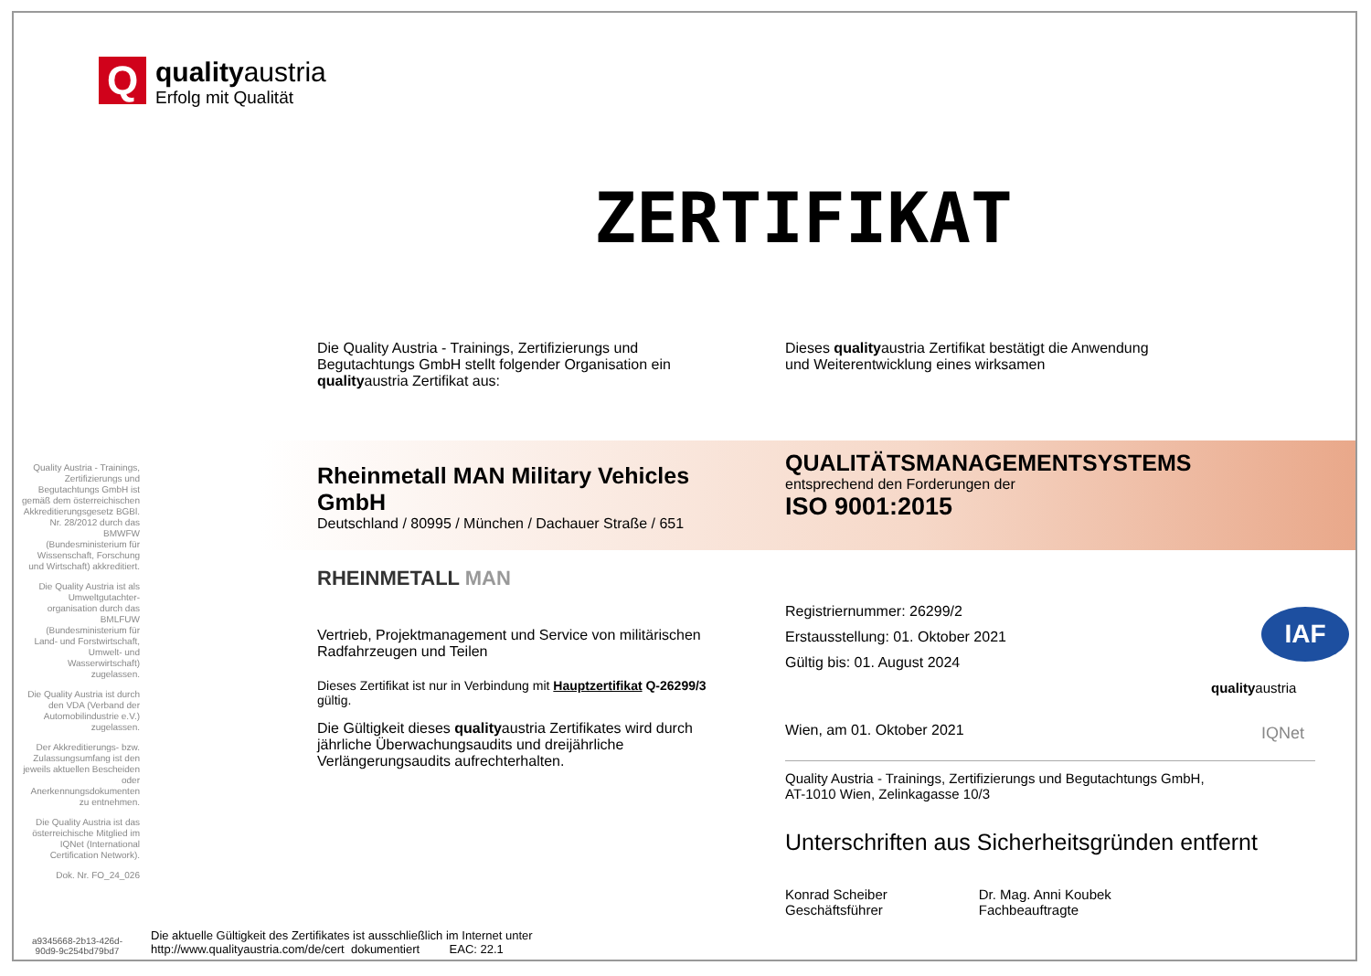Q
qualityaustria
Erfolg mit Qualität
ZERTIFIKAT
Quality Austria - Trainings, Zertifizierungs und Begutachtungs GmbH ist gemäß dem österreichischen Akkreditierungsgesetz BGBl. Nr. 28/2012 durch das BMWFW (Bundesministerium für Wissenschaft, Forschung und Wirtschaft) akkreditiert.
Die Quality Austria ist als Umweltgutachter-organisation durch das BMLFUW (Bundesministerium für Land- und Forstwirtschaft, Umwelt- und Wasserwirtschaft) zugelassen.
Die Quality Austria ist durch den VDA (Verband der Automobilindustrie e.V.) zugelassen.
Der Akkreditierungs- bzw. Zulassungsumfang ist den jeweils aktuellen Bescheiden oder Anerkennungsdokumenten zu entnehmen.
Die Quality Austria ist das österreichische Mitglied im IQNet (International Certification Network).
Dok. Nr. FO_24_026
Die Quality Austria - Trainings, Zertifizierungs und Begutachtungs GmbH stellt folgender Organisation ein qualityaustria Zertifikat aus:
Rheinmetall MAN Military Vehicles GmbH
Deutschland / 80995 / München / Dachauer Straße / 651
RHEINMETALL MAN
Vertrieb, Projektmanagement und Service von militärischen Radfahrzeugen und Teilen
Dieses Zertifikat ist nur in Verbindung mit Hauptzertifikat Q-26299/3 gültig.
Die Gültigkeit dieses qualityaustria Zertifikates wird durch jährliche Überwachungsaudits und dreijährliche Verlängerungsaudits aufrechterhalten.
Dieses qualityaustria Zertifikat bestätigt die Anwendung
und Weiterentwicklung eines wirksamen
QUALITÄTSMANAGEMENTSYSTEMS
entsprechend den Forderungen der
ISO 9001:2015
Registriernummer: 26299/2
Erstausstellung: 01. Oktober 2021
Gültig bis: 01. August 2024
Wien, am 01. Oktober 2021
Quality Austria - Trainings, Zertifizierungs und Begutachtungs GmbH,
AT-1010 Wien, Zelinkagasse 10/3
Unterschriften aus Sicherheitsgründen entfernt
Konrad Scheiber
Geschäftsführer
Dr. Mag. Anni Koubek
Fachbeauftragte
qualityaustria
IAF
IQNet
a9345668-2b13-426d-
90d9-9c254bd79bd7
Die aktuelle Gültigkeit des Zertifikates ist ausschließlich im Internet unter
http://www.qualityaustria.com/de/cert dokumentiert EAC: 22.1